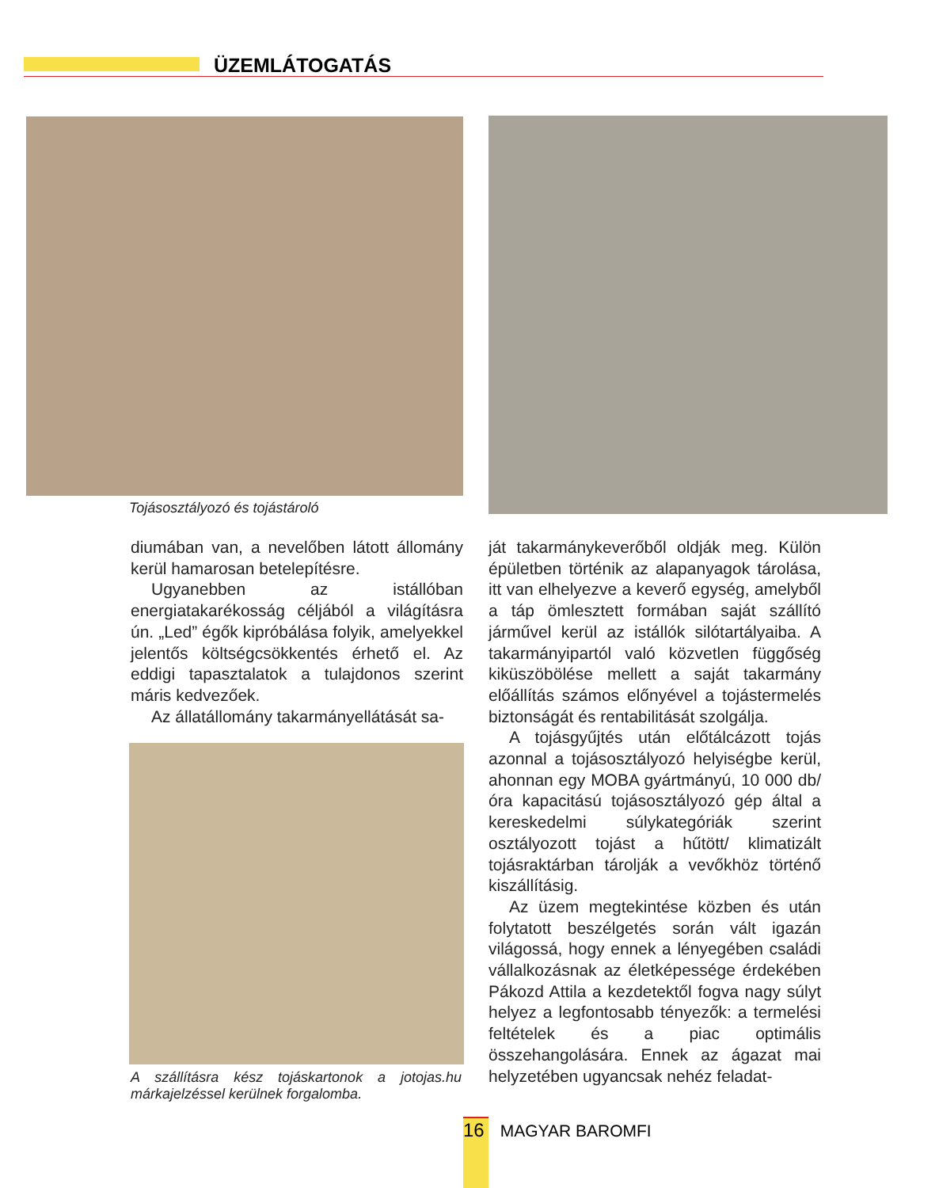ÜZEMLÁTOGATÁS
Tojásosztályozó és tojástároló
diumában van, a nevelőben látott állomány kerül hamarosan betelepítésre.
Ugyanebben az istállóban energiatakarékosság céljából a világításra ún. „Led” égők kipróbálása folyik, amelyekkel jelentős költségcsökkentés érhető el. Az eddigi tapasztalatok a tulajdonos szerint máris kedvezőek.
Az állatállomány takarmányellátását sa-
A szállításra kész tojáskartonok a jotojas.hu márkajelzéssel kerülnek forgalomba.
ját takarmánykeverőből oldják meg. Külön épületben történik az alapanyagok tárolása, itt van elhelyezve a keverő egység, amelyből a táp ömlesztett formában saját szállító járművel kerül az istállók silótartályaiba. A takarmányipartól való közvetlen függőség kiküszöbölése mellett a saját takarmány előállítás számos előnyével a tojástermelés biztonságát és rentabilitását szolgálja.
A tojásgyűjtés után előtálcázott tojás azonnal a tojásosztályozó helyiségbe kerül, ahonnan egy MOBA gyártmányú, 10 000 db/óra kapacitású tojásosztályozó gép által a kereskedelmi súlykategóriák szerint osztályozott tojást a hűtött/ klimatizált tojásraktárban tárolják a vevőkhöz történő kiszállításig.
Az üzem megtekintése közben és után folytatott beszélgetés során vált igazán világossá, hogy ennek a lényegében családi vállalkozásnak az életképessége érdekében Pákozd Attila a kezdetektől fogva nagy súlyt helyez a legfontosabb tényezők: a termelési feltételek és a piac optimális összehangolására. Ennek az ágazat mai helyzetében ugyancsak nehéz feladat-
16 MAGYAR BAROMFI